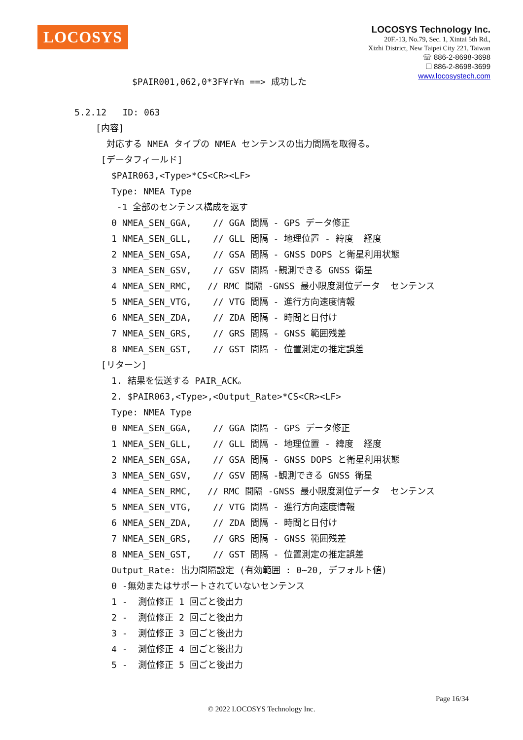LOCOSYS
LOCOSYS Technology Inc.
20F.-13, No.79, Sec. 1, Xintai 5th Rd.,
Xizhi District, New Taipei City 221, Taiwan
☏ 886-2-8698-3698
☐ 886-2-8698-3699
www.locosystech.com
$PAIR001,062,0*3F¥r¥n ==> 成功した
5.2.12 ID: 063
[内容]
対応する NMEA タイプの NMEA センテンスの出力間隔を取得る。
[データフィールド]
$PAIR063,<Type>*CS<CR><LF>
Type: NMEA Type
-1 全部のセンテンス構成を返す
0 NMEA_SEN_GGA, // GGA 間隔 - GPS データ修正 1 NMEA_SEN_GLL, // GLL 間隔 - 地理位置 - 緯度 経度 2 NMEA_SEN_GSA, // GSA 間隔 - GNSS DOPS と衛星利用状態 3 NMEA_SEN_GSV, // GSV 間隔 -観測できる GNSS 衛星 4 NMEA_SEN_RMC, // RMC 間隔 -GNSS 最小限度測位データ センテンス 5 NMEA_SEN_VTG, // VTG 間隔 - 進行方向速度情報 6 NMEA_SEN_ZDA, // ZDA 間隔 - 時間と日付け 7 NMEA_SEN_GRS, // GRS 間隔 - GNSS 範囲残差 8 NMEA_SEN_GST, // GST 間隔 - 位置測定の推定誤差
[リターン]
1. 結果を伝送する PAIR_ACK。 2. $PAIR063,<Type>,<Output_Rate>*CS<CR><LF> Type: NMEA Type 0 NMEA_SEN_GGA, // GGA 間隔 - GPS データ修正 1 NMEA_SEN_GLL, // GLL 間隔 - 地理位置 - 緯度 経度 2 NMEA_SEN_GSA, // GSA 間隔 - GNSS DOPS と衛星利用状態 3 NMEA_SEN_GSV, // GSV 間隔 -観測できる GNSS 衛星 4 NMEA_SEN_RMC, // RMC 間隔 -GNSS 最小限度測位データ センテンス 5 NMEA_SEN_VTG, // VTG 間隔 - 進行方向速度情報 6 NMEA_SEN_ZDA, // ZDA 間隔 - 時間と日付け 7 NMEA_SEN_GRS, // GRS 間隔 - GNSS 範囲残差 8 NMEA_SEN_GST, // GST 間隔 - 位置測定の推定誤差 Output_Rate: 出力間隔設定 (有効範囲 : 0~20, デフォルト値) 0 -無効またはサポートされていないセンテンス 1 - 測位修正 1 回ごと後出力 2 - 測位修正 2 回ごと後出力 3 - 測位修正 3 回ごと後出力 4 - 測位修正 4 回ごと後出力 5 - 測位修正 5 回ごと後出力
Page 16/34
© 2022 LOCOSYS Technology Inc.